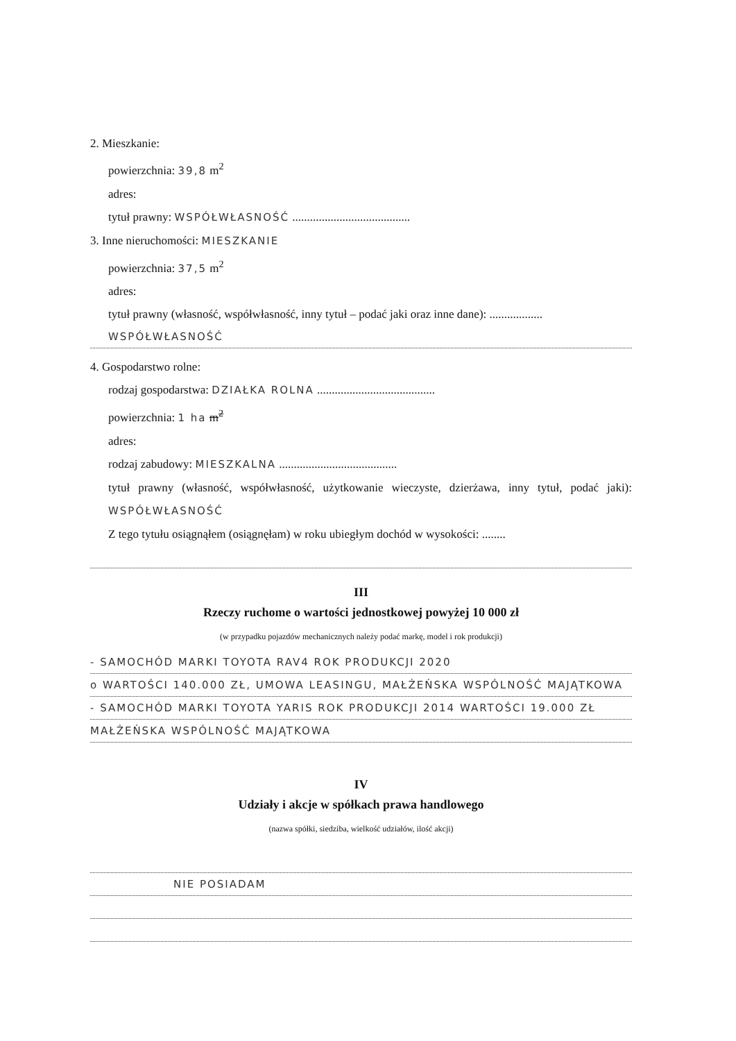2. Mieszkanie:
powierzchnia: 39,8 m<sup>2</sup>
adres:
tytuł prawny: WSPÓŁWŁASNOŚĆ ........................................
3. Inne nieruchomości: MIESZKANIE
powierzchnia: 37,5 m<sup>2</sup>
adres:
tytuł prawny (własność, współwłasność, inny tytuł – podać jaki oraz inne dane): ..................
WSPÓŁWŁASNOŚĆ
4. Gospodarstwo rolne:
rodzaj gospodarstwa: DZIAŁKA ROLNA ........................................
powierzchnia: 1 ha m<sup>2</sup>
adres:
rodzaj zabudowy: MIESZKALNA ........................................
tytuł prawny (własność, współwłasność, użytkowanie wieczyste, dzierżawa, inny tytuł, podać jaki): WSPÓŁWŁASNOŚĆ
Z tego tytułu osiągnąłem (osiągnęłam) w roku ubiegłym dochód w wysokości: ........
III
Rzeczy ruchome o wartości jednostkowej powyżej 10 000 zł
(w przypadku pojazdów mechanicznych należy podać markę, model i rok produkcji)
- SAMOCHÓD MARKI TOYOTA RAV4 ROK PRODUKCJI 2020
o WARTOŚCI 140.000 ZŁ, UMOWA LEASINGU, MAŁŻEŃSKA WSPÓLNOŚĆ MAJĄTKOWA
- SAMOCHÓD MARKI TOYOTA YARIS ROK PRODUKCJI 2014 WARTOŚCI 19.000 ZŁ
MAŁŻEŃSKA WSPÓLNOŚĆ MAJĄTKOWA
IV
Udziały i akcje w spółkach prawa handlowego
(nazwa spółki, siedziba, wielkość udziałów, ilość akcji)
NIE POSIADAM